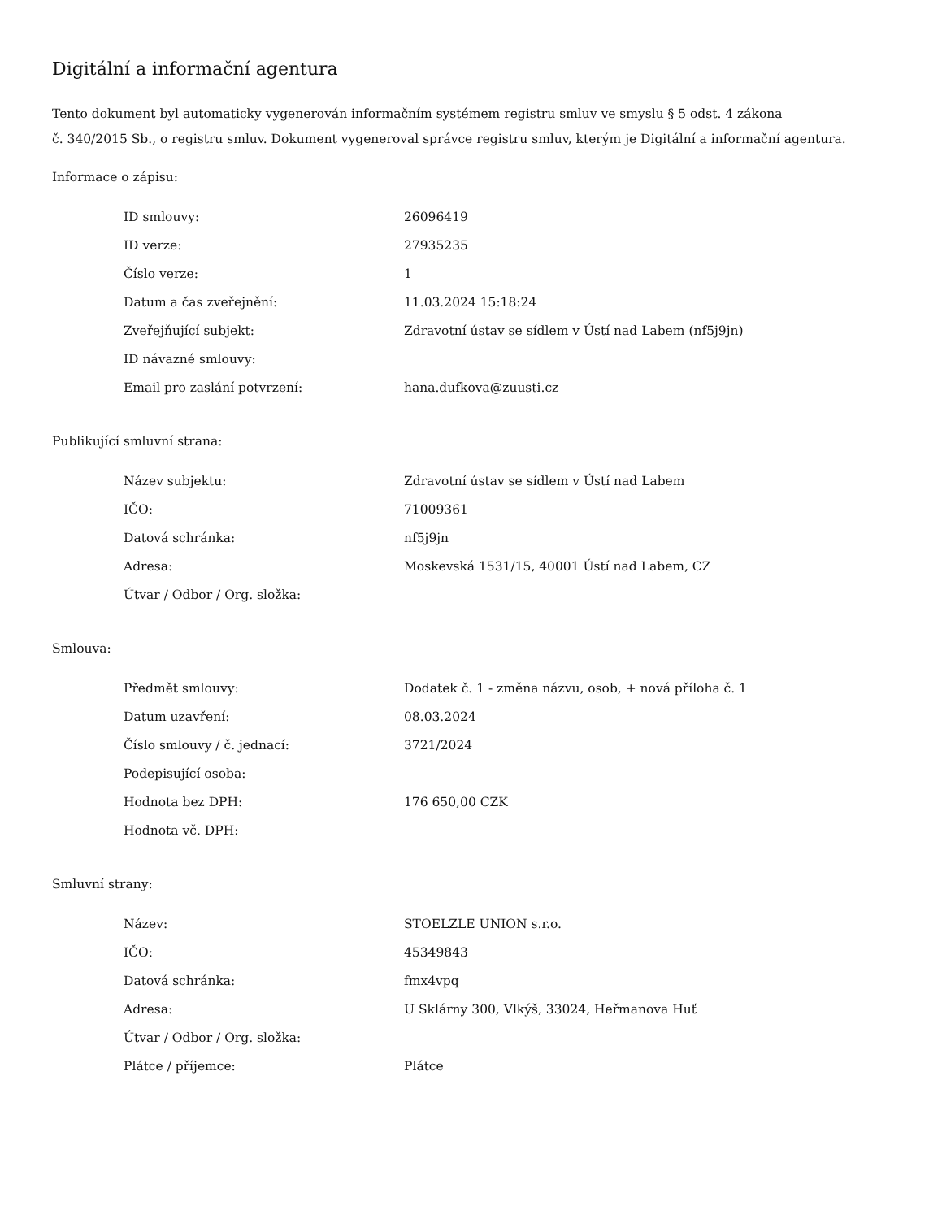Digitální a informační agentura
Tento dokument byl automaticky vygenerován informačním systémem registru smluv ve smyslu § 5 odst. 4 zákona
č. 340/2015 Sb., o registru smluv. Dokument vygeneroval správce registru smluv, kterým je Digitální a informační agentura.
Informace o zápisu:
| ID smlouvy: | 26096419 |
| ID verze: | 27935235 |
| Číslo verze: | 1 |
| Datum a čas zveřejnění: | 11.03.2024 15:18:24 |
| Zveřejňující subjekt: | Zdravotní ústav se sídlem v Ústí nad Labem (nf5j9jn) |
| ID návazné smlouvy: | |
| Email pro zaslání potvrzení: | hana.dufkova@zuusti.cz |
Publikující smluvní strana:
| Název subjektu: | Zdravotní ústav se sídlem v Ústí nad Labem |
| IČO: | 71009361 |
| Datová schránka: | nf5j9jn |
| Adresa: | Moskevská 1531/15, 40001 Ústí nad Labem, CZ |
| Útvar / Odbor / Org. složka: | |
Smlouva:
| Předmět smlouvy: | Dodatek č. 1 - změna názvu, osob, + nová příloha č. 1 |
| Datum uzavření: | 08.03.2024 |
| Číslo smlouvy / č. jednací: | 3721/2024 |
| Podepisující osoba: | |
| Hodnota bez DPH: | 176 650,00 CZK |
| Hodnota vč. DPH: | |
Smluvní strany:
| Název: | STOELZLE UNION s.r.o. |
| IČO: | 45349843 |
| Datová schránka: | fmx4vpq |
| Adresa: | U Sklárny 300, Vlkýš, 33024, Heřmanova Huť |
| Útvar / Odbor / Org. složka: | |
| Plátce / příjemce: | Plátce |